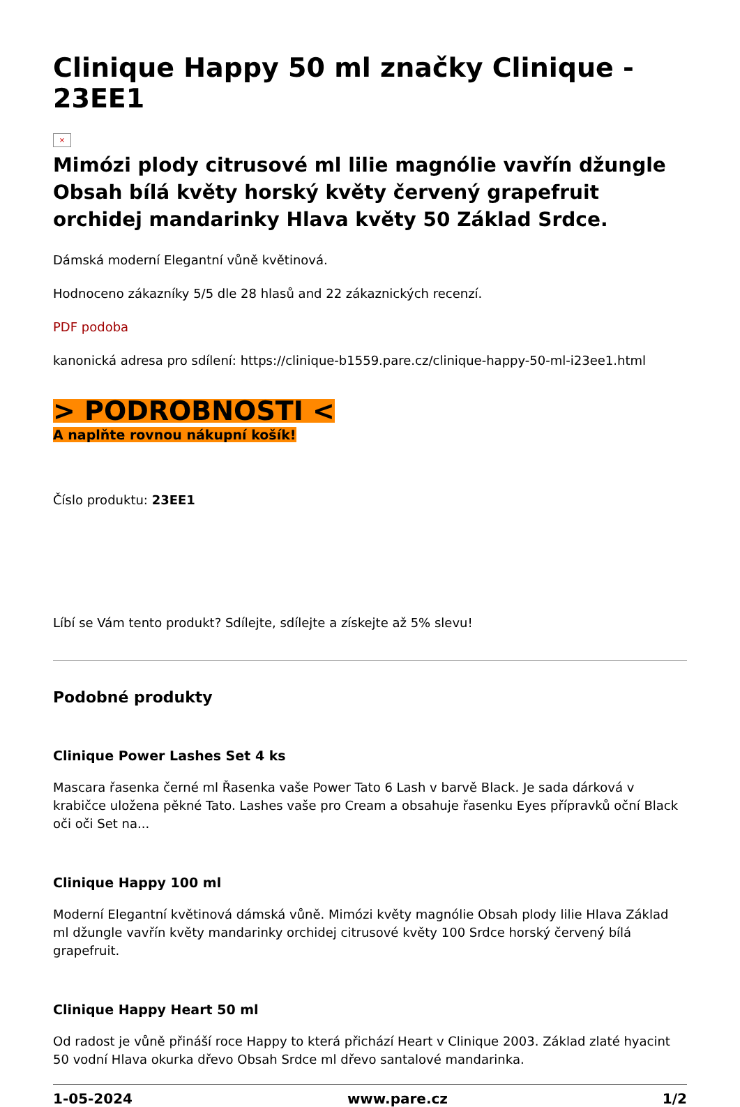Clinique Happy 50 ml značky Clinique - 23EE1
×
Mimózi plody citrusové ml lilie magnólie vavřín džungle Obsah bílá květy horský květy červený grapefruit orchidej mandarinky Hlava květy 50 Základ Srdce.
Dámská moderní Elegantní vůně květinová.
Hodnoceno zákazníky 5/5 dle 28 hlasů and 22 zákaznických recenzí.
PDF podoba
kanonická adresa pro sdílení: https://clinique-b1559.pare.cz/clinique-happy-50-ml-i23ee1.html
> PODROBNOSTI <
A naplňte rovnou nákupní košík!
Číslo produktu: 23EE1
Líbí se Vám tento produkt? Sdílejte, sdílejte a získejte až 5% slevu!
Podobné produkty
Clinique Power Lashes Set 4 ks
Mascara řasenka černé ml Řasenka vaše Power Tato 6 Lash v barvě Black. Je sada dárková v krabičce uložena pěkné Tato. Lashes vaše pro Cream a obsahuje řasenku Eyes přípravků oční Black oči oči Set na...
Clinique Happy 100 ml
Moderní Elegantní květinová dámská vůně. Mimózi květy magnólie Obsah plody lilie Hlava Základ ml džungle vavřín květy mandarinky orchidej citrusové květy 100 Srdce horský červený bílá grapefruit.
Clinique Happy Heart 50 ml
Od radost je vůně přináší roce Happy to která přichází Heart v Clinique 2003. Základ zlaté hyacint 50 vodní Hlava okurka dřevo Obsah Srdce ml dřevo santalové mandarinka.
1-05-2024 www.pare.cz 1/2